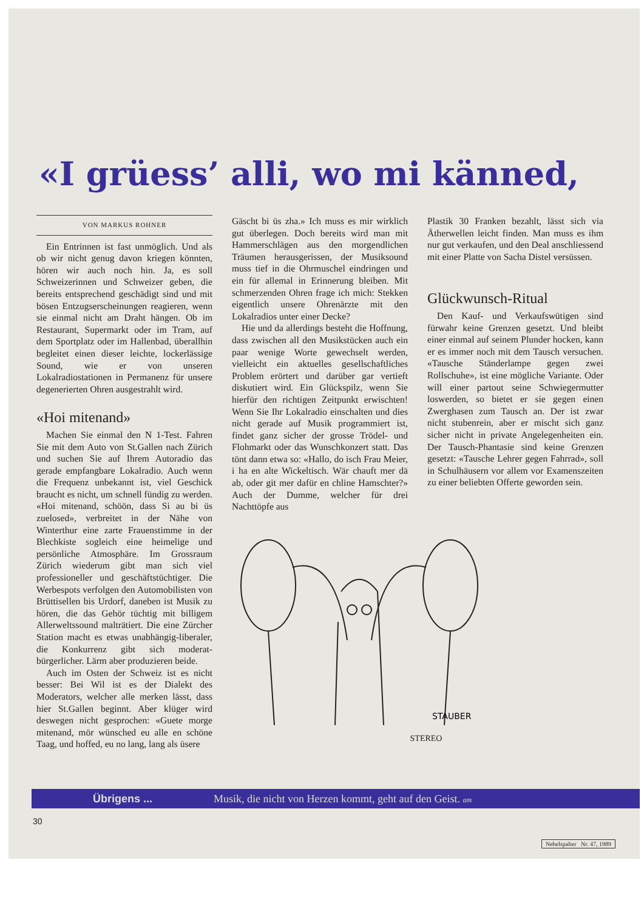«I grüess’ alli, wo mi känned,
VON MARKUS ROHNER
Ein Entrinnen ist fast unmöglich. Und als ob wir nicht genug davon kriegen könnten, hören wir auch noch hin. Ja, es soll Schweizerinnen und Schweizer geben, die bereits entsprechend geschädigt sind und mit bösen Entzugserscheinungen reagieren, wenn sie einmal nicht am Draht hängen. Ob im Restaurant, Supermarkt oder im Tram, auf dem Sportplatz oder im Hallenbad, überallhin begleitet einen dieser leichte, lockerlässige Sound, wie er von unseren Lokalradiostationen in Permanenz für unsere degenerierten Ohren ausgestrahlt wird.
«Hoi mitenand»
Machen Sie einmal den N 1-Test. Fahren Sie mit dem Auto von St.Gallen nach Zürich und suchen Sie auf Ihrem Autoradio das gerade empfangbare Lokalradio. Auch wenn die Frequenz unbekannt ist, viel Geschick braucht es nicht, um schnell fündig zu werden. «Hoi mitenand, schöön, dass Si au bi üs zuelosed», verbreitet in der Nähe von Winterthur eine zarte Frauenstimme in der Blechkiste sogleich eine heimelige und persönliche Atmosphäre. Im Grossraum Zürich wiederum gibt man sich viel professioneller und geschäftstüchtiger. Die Werbespots verfolgen den Automobilisten von Brüttisellen bis Urdorf, daneben ist Musik zu hören, die das Gehör tüchtig mit billigem Allerweltssound malträtiert. Die eine Zürcher Station macht es etwas unabhängig-liberaler, die Konkurrenz gibt sich moderat-bürgerlicher. Lärm aber produzieren beide.
Auch im Osten der Schweiz ist es nicht besser: Bei Wil ist es der Dialekt des Moderators, welcher alle merken lässt, dass hier St.Gallen beginnt. Aber klüger wird deswegen nicht gesprochen: «Guete morge mitenand, mör wünsched eu alle en schöne Taag, und hoffed, eu no lang, lang als üsere
Gäscht bi üs zha.» Ich muss es mir wirklich gut überlegen. Doch bereits wird man mit Hammerschlägen aus den morgendlichen Träumen herausgerissen, der Musiksound muss tief in die Ohrmuschel eindringen und ein für allemal in Erinnerung bleiben. Mit schmerzenden Ohren frage ich mich: Stekken eigentlich unsere Ohrenärzte mit den Lokalradios unter einer Decke?
Hie und da allerdings besteht die Hoffnung, dass zwischen all den Musikstücken auch ein paar wenige Worte gewechselt werden, vielleicht ein aktuelles gesellschaftliches Problem erörtert und darüber gar vertieft diskutiert wird. Ein Glückspilz, wenn Sie hierfür den richtigen Zeitpunkt erwischten! Wenn Sie Ihr Lokalradio einschalten und dies nicht gerade auf Musik programmiert ist, findet ganz sicher der grosse Trödel- und Flohmarkt oder das Wunschkonzert statt. Das tönt dann etwa so: «Hallo, do isch Frau Meier, i ha en alte Wickeltisch. Wär chauft mer dä ab, oder git mer dafür en chline Hamschter?» Auch der Dumme, welcher für drei Nachttöpfe aus
Plastik 30 Franken bezahlt, lässt sich via Ätherwellen leicht finden. Man muss es ihm nur gut verkaufen, und den Deal anschliessend mit einer Platte von Sacha Distel versüssen.
Glückwunsch-Ritual
Den Kauf- und Verkaufswütigen sind fürwahr keine Grenzen gesetzt. Und bleibt einer einmal auf seinem Plunder hocken, kann er es immer noch mit dem Tausch versuchen. «Tausche Ständerlampe gegen zwei Rollschuhe», ist eine mögliche Variante. Oder will einer partout seine Schwiegermutter loswerden, so bietet er sie gegen einen Zwerghasen zum Tausch an. Der ist zwar nicht stubenrein, aber er mischt sich ganz sicher nicht in private Angelegenheiten ein. Der Tausch-Phantasie sind keine Grenzen gesetzt: «Tausche Lehrer gegen Fahrrad», soll in Schulhäusern vor allem vor Examenszeiten zu einer beliebten Offerte geworden sein.
STAUBER
STEREO
Übrigens ... Musik, die nicht von Herzen kommt, geht auf den Geist. am
30
Nebelspalter Nr. 47, 1989